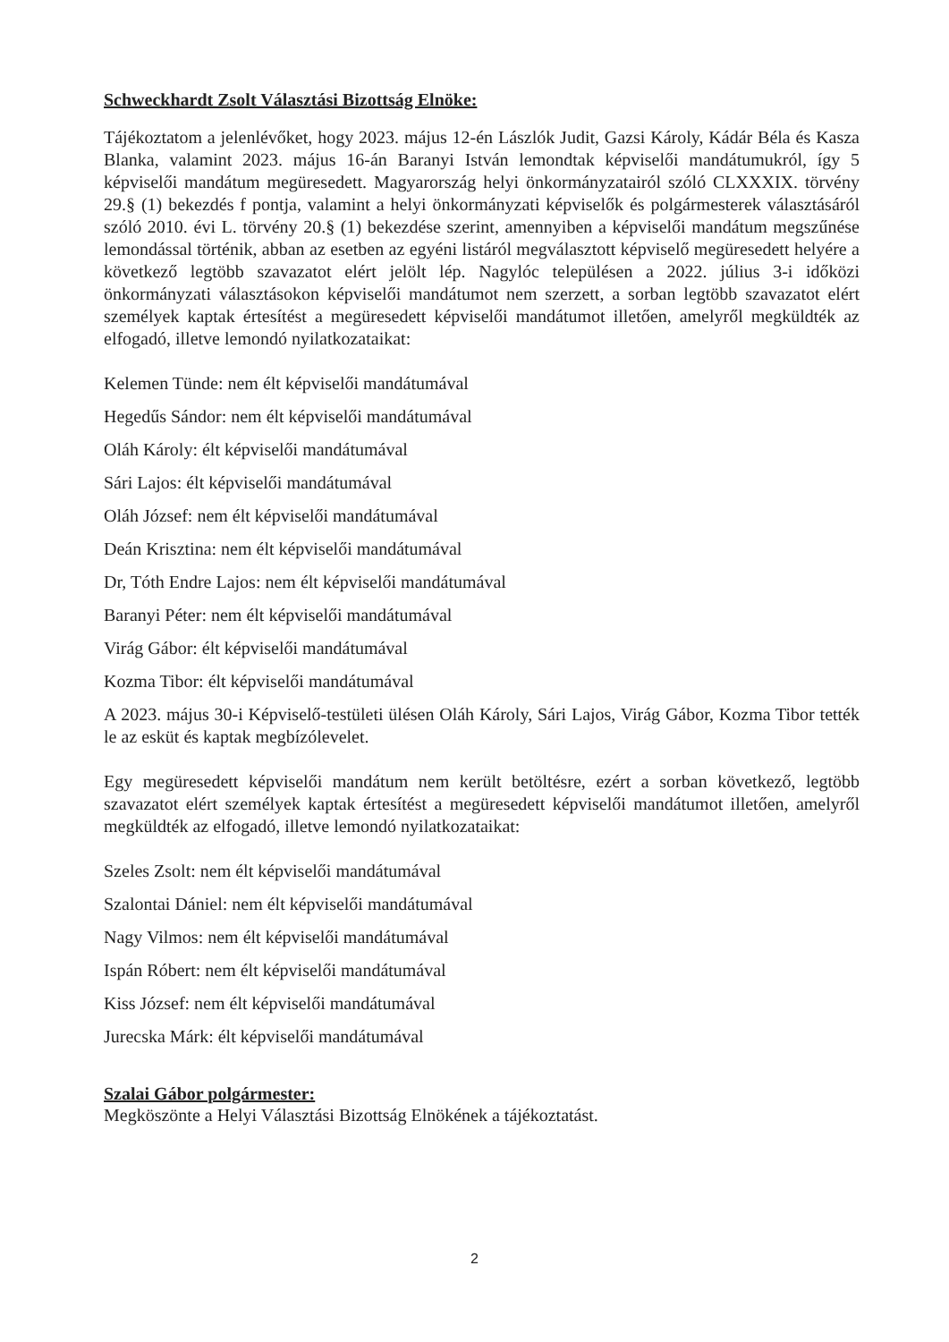Schweckhardt Zsolt Választási Bizottság Elnöke:
Tájékoztatom a jelenlévőket, hogy 2023. május 12-én Lászlók Judit, Gazsi Károly, Kádár Béla és Kasza Blanka, valamint 2023. május 16-án Baranyi István lemondtak képviselői mandátumukról, így 5 képviselői mandátum megüresedett. Magyarország helyi önkormányzatairól szóló CLXXXIX. törvény 29.§ (1) bekezdés f pontja, valamint a helyi önkormányzati képviselők és polgármesterek választásáról szóló 2010. évi L. törvény 20.§ (1) bekezdése szerint, amennyiben a képviselői mandátum megszűnése lemondással történik, abban az esetben az egyéni listáról megválasztott képviselő megüresedett helyére a következő legtöbb szavazatot elért jelölt lép. Nagylóc településen a 2022. július 3-i időközi önkormányzati választásokon képviselői mandátumot nem szerzett, a sorban legtöbb szavazatot elért személyek kaptak értesítést a megüresedett képviselői mandátumot illetően, amelyről megküldték az elfogadó, illetve lemondó nyilatkozataikat:
Kelemen Tünde: nem élt képviselői mandátumával
Hegedűs Sándor: nem élt képviselői mandátumával
Oláh Károly: élt képviselői mandátumával
Sári Lajos: élt képviselői mandátumával
Oláh József: nem élt képviselői mandátumával
Deán Krisztina: nem élt képviselői mandátumával
Dr, Tóth Endre Lajos: nem élt képviselői mandátumával
Baranyi Péter: nem élt képviselői mandátumával
Virág Gábor: élt képviselői mandátumával
Kozma Tibor: élt képviselői mandátumával
A 2023. május 30-i Képviselő-testületi ülésen Oláh Károly, Sári Lajos, Virág Gábor, Kozma Tibor tették le az esküt és kaptak megbízólevelet.
Egy megüresedett képviselői mandátum nem került betöltésre, ezért a sorban következő, legtöbb szavazatot elért személyek kaptak értesítést a megüresedett képviselői mandátumot illetően, amelyről megküldték az elfogadó, illetve lemondó nyilatkozataikat:
Szeles Zsolt: nem élt képviselői mandátumával
Szalontai Dániel: nem élt képviselői mandátumával
Nagy Vilmos: nem élt képviselői mandátumával
Ispán Róbert: nem élt képviselői mandátumával
Kiss József: nem élt képviselői mandátumával
Jurecska Márk: élt képviselői mandátumával
Szalai Gábor polgármester:
Megköszönte a Helyi Választási Bizottság Elnökének a tájékoztatást.
2